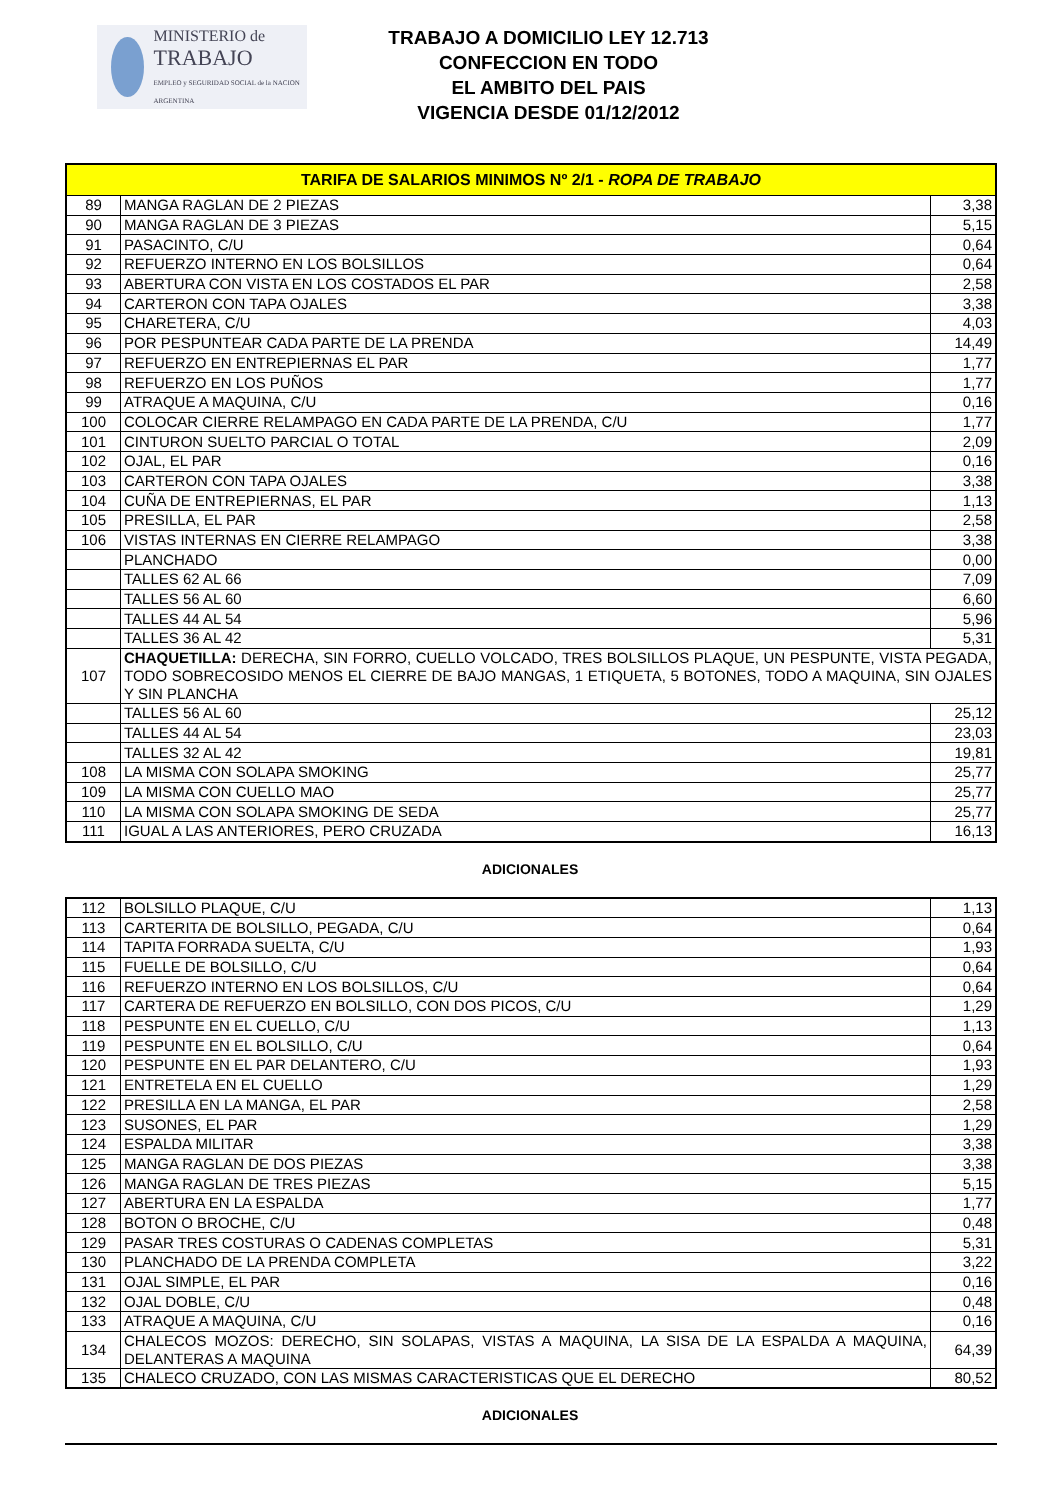MINISTERIO de
TRABAJO
EMPLEO y SEGURIDAD SOCIAL de la NACION ARGENTINA
TRABAJO A DOMICILIO LEY 12.713
CONFECCION EN TODO
EL AMBITO DEL PAIS
VIGENCIA DESDE 01/12/2012
| TARIFA DE SALARIOS MINIMOS Nº 2/1 - ROPA DE TRABAJO | | |
| 89 | MANGA RAGLAN DE 2 PIEZAS | 3,38 |
| 90 | MANGA RAGLAN DE 3 PIEZAS | 5,15 |
| 91 | PASACINTO, C/U | 0,64 |
| 92 | REFUERZO INTERNO EN LOS BOLSILLOS | 0,64 |
| 93 | ABERTURA CON VISTA EN LOS COSTADOS EL PAR | 2,58 |
| 94 | CARTERON CON TAPA OJALES | 3,38 |
| 95 | CHARETERA, C/U | 4,03 |
| 96 | POR PESPUNTEAR CADA PARTE DE LA PRENDA | 14,49 |
| 97 | REFUERZO EN ENTREPIERNAS EL PAR | 1,77 |
| 98 | REFUERZO EN LOS PUÑOS | 1,77 |
| 99 | ATRAQUE A MAQUINA, C/U | 0,16 |
| 100 | COLOCAR CIERRE RELAMPAGO EN CADA PARTE DE LA PRENDA, C/U | 1,77 |
| 101 | CINTURON SUELTO PARCIAL O TOTAL | 2,09 |
| 102 | OJAL, EL PAR | 0,16 |
| 103 | CARTERON CON TAPA OJALES | 3,38 |
| 104 | CUÑA DE ENTREPIERNAS, EL PAR | 1,13 |
| 105 | PRESILLA, EL PAR | 2,58 |
| 106 | VISTAS INTERNAS EN CIERRE RELAMPAGO | 3,38 |
| | PLANCHADO | 0,00 |
| | TALLES 62 AL 66 | 7,09 |
| | TALLES 56 AL 60 | 6,60 |
| | TALLES 44 AL 54 | 5,96 |
| | TALLES 36 AL 42 | 5,31 |
| 107 | CHAQUETILLA: DERECHA, SIN FORRO, CUELLO VOLCADO, TRES BOLSILLOS PLAQUE, UN PESPUNTE, VISTA PEGADA, TODO SOBRECOSIDO MENOS EL CIERRE DE BAJO MANGAS, 1 ETIQUETA, 5 BOTONES, TODO A MAQUINA, SIN OJALES Y SIN PLANCHA | |
| | TALLES 56 AL 60 | 25,12 |
| | TALLES 44 AL 54 | 23,03 |
| | TALLES 32 AL 42 | 19,81 |
| 108 | LA MISMA CON SOLAPA SMOKING | 25,77 |
| 109 | LA MISMA CON CUELLO MAO | 25,77 |
| 110 | LA MISMA CON SOLAPA SMOKING DE SEDA | 25,77 |
| 111 | IGUAL A LAS ANTERIORES, PERO CRUZADA | 16,13 |
ADICIONALES
| 112 | BOLSILLO PLAQUE, C/U | 1,13 |
| 113 | CARTERITA DE BOLSILLO, PEGADA, C/U | 0,64 |
| 114 | TAPITA FORRADA SUELTA, C/U | 1,93 |
| 115 | FUELLE DE BOLSILLO, C/U | 0,64 |
| 116 | REFUERZO INTERNO EN LOS BOLSILLOS, C/U | 0,64 |
| 117 | CARTERA DE REFUERZO EN BOLSILLO, CON DOS PICOS, C/U | 1,29 |
| 118 | PESPUNTE EN EL CUELLO, C/U | 1,13 |
| 119 | PESPUNTE EN EL BOLSILLO, C/U | 0,64 |
| 120 | PESPUNTE EN EL PAR DELANTERO, C/U | 1,93 |
| 121 | ENTRETELA EN EL CUELLO | 1,29 |
| 122 | PRESILLA EN LA MANGA, EL PAR | 2,58 |
| 123 | SUSONES, EL PAR | 1,29 |
| 124 | ESPALDA MILITAR | 3,38 |
| 125 | MANGA RAGLAN DE DOS PIEZAS | 3,38 |
| 126 | MANGA RAGLAN DE TRES PIEZAS | 5,15 |
| 127 | ABERTURA EN LA ESPALDA | 1,77 |
| 128 | BOTON O BROCHE, C/U | 0,48 |
| 129 | PASAR TRES COSTURAS O CADENAS COMPLETAS | 5,31 |
| 130 | PLANCHADO DE LA PRENDA COMPLETA | 3,22 |
| 131 | OJAL SIMPLE, EL PAR | 0,16 |
| 132 | OJAL DOBLE, C/U | 0,48 |
| 133 | ATRAQUE A MAQUINA, C/U | 0,16 |
| 134 | CHALECOS MOZOS: DERECHO, SIN SOLAPAS, VISTAS A MAQUINA, LA SISA DE LA ESPALDA A MAQUINA, DELANTERAS A MAQUINA | 64,39 |
| 135 | CHALECO CRUZADO, CON LAS MISMAS CARACTERISTICAS QUE EL DERECHO | 80,52 |
ADICIONALES